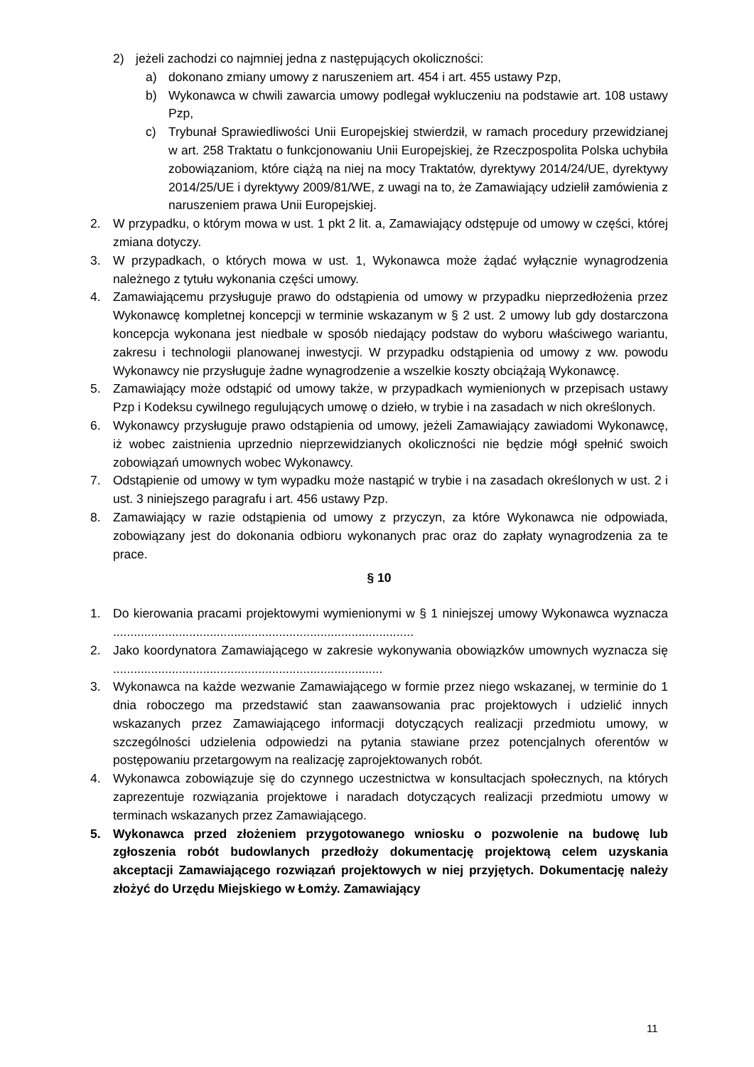2) jeżeli zachodzi co najmniej jedna z następujących okoliczności:
a) dokonano zmiany umowy z naruszeniem art. 454 i art. 455 ustawy Pzp,
b) Wykonawca w chwili zawarcia umowy podlegał wykluczeniu na podstawie art. 108 ustawy Pzp,
c) Trybunał Sprawiedliwości Unii Europejskiej stwierdził, w ramach procedury przewidzianej w art. 258 Traktatu o funkcjonowaniu Unii Europejskiej, że Rzeczpospolita Polska uchybiła zobowiązaniom, które ciążą na niej na mocy Traktatów, dyrektywy 2014/24/UE, dyrektywy 2014/25/UE i dyrektywy 2009/81/WE, z uwagi na to, że Zamawiający udzielił zamówienia z naruszeniem prawa Unii Europejskiej.
2. W przypadku, o którym mowa w ust. 1 pkt 2 lit. a, Zamawiający odstępuje od umowy w części, której zmiana dotyczy.
3. W przypadkach, o których mowa w ust. 1, Wykonawca może żądać wyłącznie wynagrodzenia należnego z tytułu wykonania części umowy.
4. Zamawiającemu przysługuje prawo do odstąpienia od umowy w przypadku nieprzedłożenia przez Wykonawcę kompletnej koncepcji w terminie wskazanym w § 2 ust. 2 umowy lub gdy dostarczona koncepcja wykonana jest niedbale w sposób niedający podstaw do wyboru właściwego wariantu, zakresu i technologii planowanej inwestycji. W przypadku odstąpienia od umowy z ww. powodu Wykonawcy nie przysługuje żadne wynagrodzenie a wszelkie koszty obciążają Wykonawcę.
5. Zamawiający może odstąpić od umowy także, w przypadkach wymienionych w przepisach ustawy Pzp i Kodeksu cywilnego regulujących umowę o dzieło, w trybie i na zasadach w nich określonych.
6. Wykonawcy przysługuje prawo odstąpienia od umowy, jeżeli Zamawiający zawiadomi Wykonawcę, iż wobec zaistnienia uprzednio nieprzewidzianych okoliczności nie będzie mógł spełnić swoich zobowiązań umownych wobec Wykonawcy.
7. Odstąpienie od umowy w tym wypadku może nastąpić w trybie i na zasadach określonych w ust. 2 i ust. 3 niniejszego paragrafu i art. 456 ustawy Pzp.
8. Zamawiający w razie odstąpienia od umowy z przyczyn, za które Wykonawca nie odpowiada, zobowiązany jest do dokonania odbioru wykonanych prac oraz do zapłaty wynagrodzenia za te prace.
§ 10
1. Do kierowania pracami projektowymi wymienionymi w § 1 niniejszej umowy Wykonawca wyznacza .......................................................................................
2. Jako koordynatora Zamawiającego w zakresie wykonywania obowiązków umownych wyznacza się ..............................................................................
3. Wykonawca na każde wezwanie Zamawiającego w formie przez niego wskazanej, w terminie do 1 dnia roboczego ma przedstawić stan zaawansowania prac projektowych i udzielić innych wskazanych przez Zamawiającego informacji dotyczących realizacji przedmiotu umowy, w szczególności udzielenia odpowiedzi na pytania stawiane przez potencjalnych oferentów w postępowaniu przetargowym na realizację zaprojektowanych robót.
4. Wykonawca zobowiązuje się do czynnego uczestnictwa w konsultacjach społecznych, na których zaprezentuje rozwiązania projektowe i naradach dotyczących realizacji przedmiotu umowy w terminach wskazanych przez Zamawiającego.
5. Wykonawca przed złożeniem przygotowanego wniosku o pozwolenie na budowę lub zgłoszenia robót budowlanych przedłoży dokumentację projektową celem uzyskania akceptacji Zamawiającego rozwiązań projektowych w niej przyjętych. Dokumentację należy złożyć do Urzędu Miejskiego w Łomży. Zamawiający
11